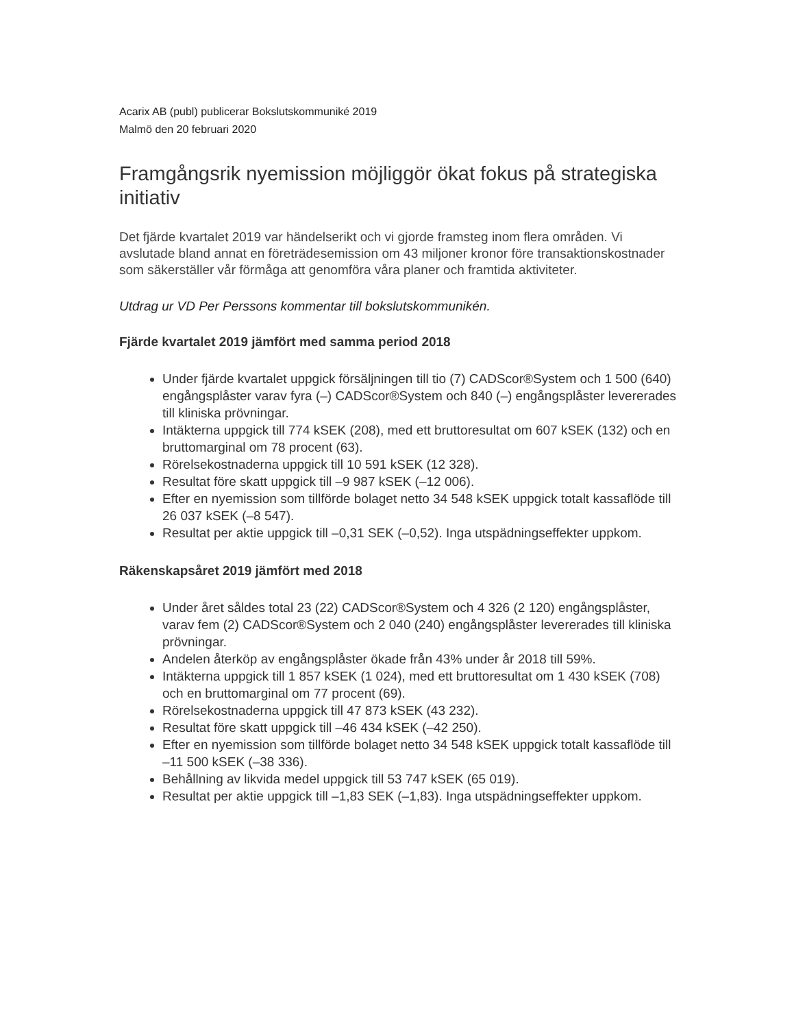Acarix AB (publ) publicerar Bokslutskommuniké 2019
Malmö den 20 februari 2020
Framgångsrik nyemission möjliggör ökat fokus på strategiska initiativ
Det fjärde kvartalet 2019 var händelserikt och vi gjorde framsteg inom flera områden. Vi avslutade bland annat en företrädesemission om 43 miljoner kronor före transaktionskostnader som säkerställer vår förmåga att genomföra våra planer och framtida aktiviteter.
Utdrag ur VD Per Perssons kommentar till bokslutskommunikén.
Fjärde kvartalet 2019 jämfört med samma period 2018
Under fjärde kvartalet uppgick försäljningen till tio (7) CADScor®System och 1 500 (640) engångsplåster varav fyra (–) CADScor®System och 840 (–) engångsplåster levererades till kliniska prövningar.
Intäkterna uppgick till 774 kSEK (208), med ett bruttoresultat om 607 kSEK (132) och en bruttomarginal om 78 procent (63).
Rörelsekostnaderna uppgick till 10 591 kSEK (12 328).
Resultat före skatt uppgick till –9 987 kSEK (–12 006).
Efter en nyemission som tillförde bolaget netto 34 548 kSEK uppgick totalt kassaflöde till 26 037 kSEK (–8 547).
Resultat per aktie uppgick till –0,31 SEK (–0,52). Inga utspädningseffekter uppkom.
Räkenskapsåret 2019 jämfört med 2018
Under året såldes total 23 (22) CADScor®System och 4 326 (2 120) engångsplåster, varav fem (2) CADScor®System och 2 040 (240) engångsplåster levererades till kliniska prövningar.
Andelen återköp av engångsplåster ökade från 43% under år 2018 till 59%.
Intäkterna uppgick till 1 857 kSEK (1 024), med ett bruttoresultat om 1 430 kSEK (708) och en bruttomarginal om 77 procent (69).
Rörelsekostnaderna uppgick till 47 873 kSEK (43 232).
Resultat före skatt uppgick till –46 434 kSEK (–42 250).
Efter en nyemission som tillförde bolaget netto 34 548 kSEK uppgick totalt kassaflöde till –11 500 kSEK (–38 336).
Behållning av likvida medel uppgick till 53 747 kSEK (65 019).
Resultat per aktie uppgick till –1,83 SEK (–1,83). Inga utspädningseffekter uppkom.